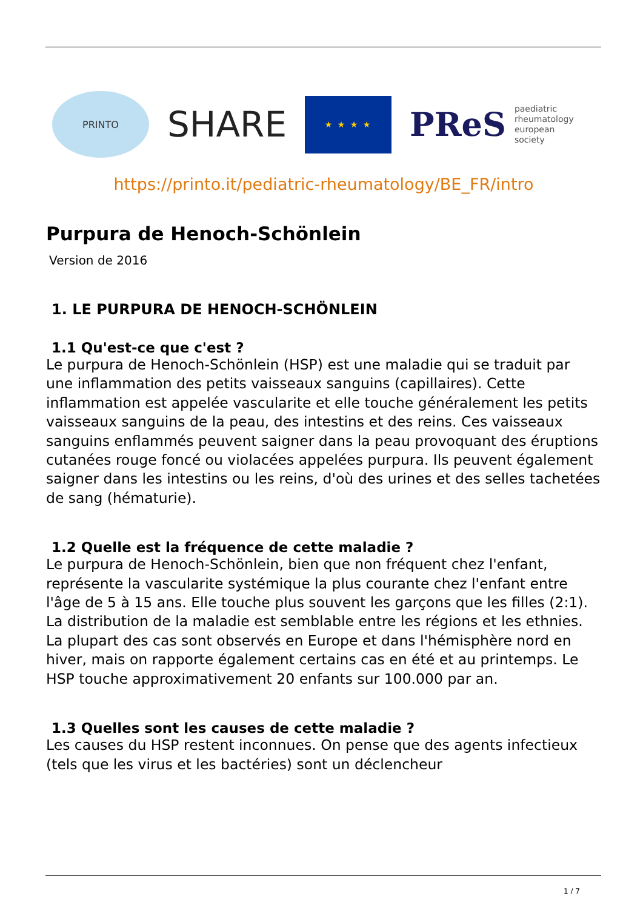PRINTO
SHARE
★ ★ ★ ★
PReS paediatric
rheumatology
european
society
https://printo.it/pediatric-rheumatology/BE_FR/intro
Purpura de Henoch-Schönlein
Version de 2016
1. LE PURPURA DE HENOCH-SCHÖNLEIN
1.1 Qu'est-ce que c'est ?
Le purpura de Henoch-Schönlein (HSP) est une maladie qui se traduit par une inflammation des petits vaisseaux sanguins (capillaires). Cette inflammation est appelée vascularite et elle touche généralement les petits vaisseaux sanguins de la peau, des intestins et des reins. Ces vaisseaux sanguins enflammés peuvent saigner dans la peau provoquant des éruptions cutanées rouge foncé ou violacées appelées purpura. Ils peuvent également saigner dans les intestins ou les reins, d'où des urines et des selles tachetées de sang (hématurie).
1.2 Quelle est la fréquence de cette maladie ?
Le purpura de Henoch-Schönlein, bien que non fréquent chez l'enfant, représente la vascularite systémique la plus courante chez l'enfant entre l'âge de 5 à 15 ans. Elle touche plus souvent les garçons que les filles (2:1).
La distribution de la maladie est semblable entre les régions et les ethnies. La plupart des cas sont observés en Europe et dans l'hémisphère nord en hiver, mais on rapporte également certains cas en été et au printemps. Le HSP touche approximativement 20 enfants sur 100.000 par an.
1.3 Quelles sont les causes de cette maladie ?
Les causes du HSP restent inconnues. On pense que des agents infectieux (tels que les virus et les bactéries) sont un déclencheur
1 / 7